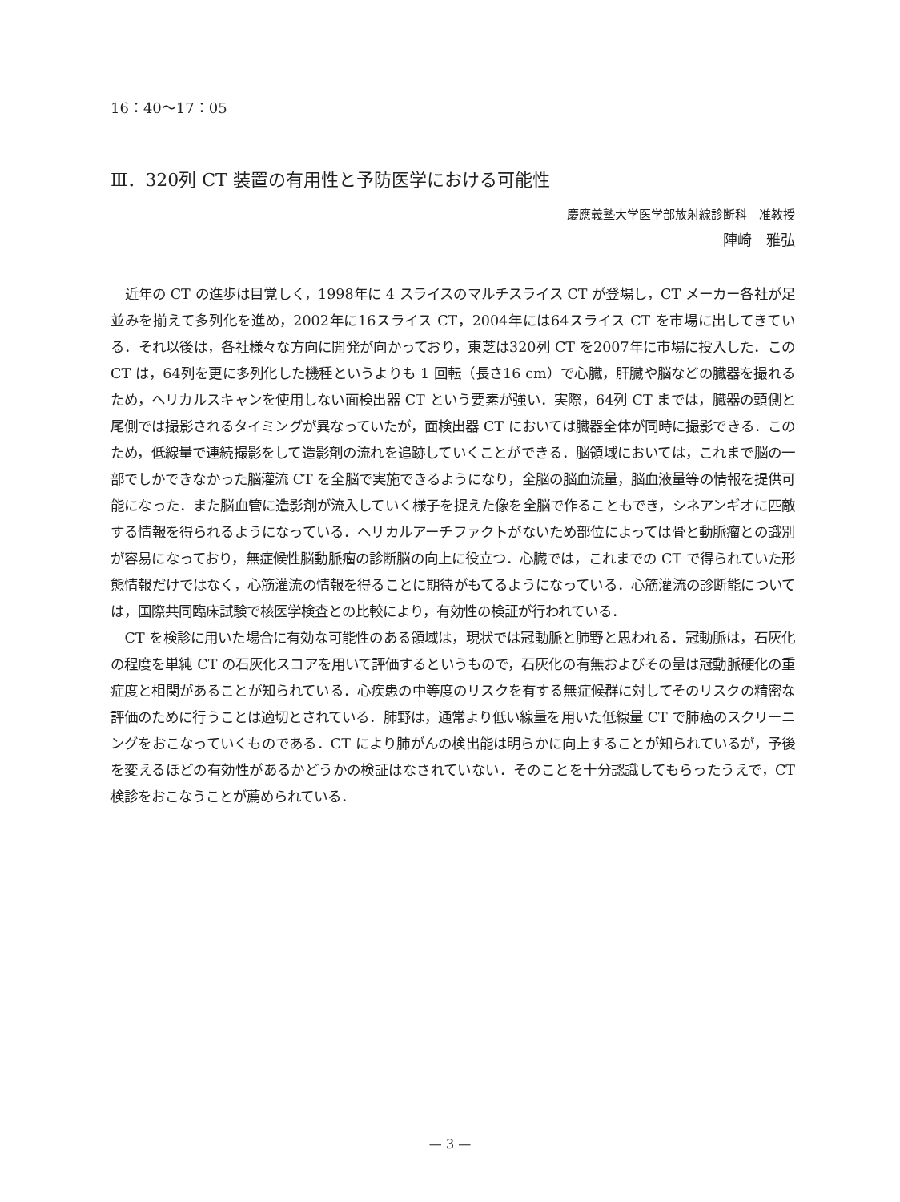16：40〜17：05
Ⅲ．320列 CT 装置の有用性と予防医学における可能性
慶應義塾大学医学部放射線診断科　准教授
陣崎　雅弘
近年の CT の進歩は目覚しく，1998年に 4 スライスのマルチスライス CT が登場し，CT メーカー各社が足並みを揃えて多列化を進め，2002年に16スライス CT，2004年には64スライス CT を市場に出してきている．それ以後は，各社様々な方向に開発が向かっており，東芝は320列 CT を2007年に市場に投入した．この CT は，64列を更に多列化した機種というよりも 1 回転（長さ16 cm）で心臓，肝臓や脳などの臓器を撮れるため，ヘリカルスキャンを使用しない面検出器 CT という要素が強い．実際，64列 CT までは，臓器の頭側と尾側では撮影されるタイミングが異なっていたが，面検出器 CT においては臓器全体が同時に撮影できる．このため，低線量で連続撮影をして造影剤の流れを追跡していくことができる．脳領域においては，これまで脳の一部でしかできなかった脳灌流 CT を全脳で実施できるようになり，全脳の脳血流量，脳血液量等の情報を提供可能になった．また脳血管に造影剤が流入していく様子を捉えた像を全脳で作ることもでき，シネアンギオに匹敵する情報を得られるようになっている．ヘリカルアーチファクトがないため部位によっては骨と動脈瘤との識別が容易になっており，無症候性脳動脈瘤の診断脳の向上に役立つ．心臓では，これまでの CT で得られていた形態情報だけではなく，心筋灌流の情報を得ることに期待がもてるようになっている．心筋灌流の診断能については，国際共同臨床試験で核医学検査との比較により，有効性の検証が行われている．
CT を検診に用いた場合に有効な可能性のある領域は，現状では冠動脈と肺野と思われる．冠動脈は，石灰化の程度を単純 CT の石灰化スコアを用いて評価するというもので，石灰化の有無およびその量は冠動脈硬化の重症度と相関があることが知られている．心疾患の中等度のリスクを有する無症候群に対してそのリスクの精密な評価のために行うことは適切とされている．肺野は，通常より低い線量を用いた低線量 CT で肺癌のスクリーニングをおこなっていくものである．CT により肺がんの検出能は明らかに向上することが知られているが，予後を変えるほどの有効性があるかどうかの検証はなされていない．そのことを十分認識してもらったうえで，CT 検診をおこなうことが薦められている．
— 3 —